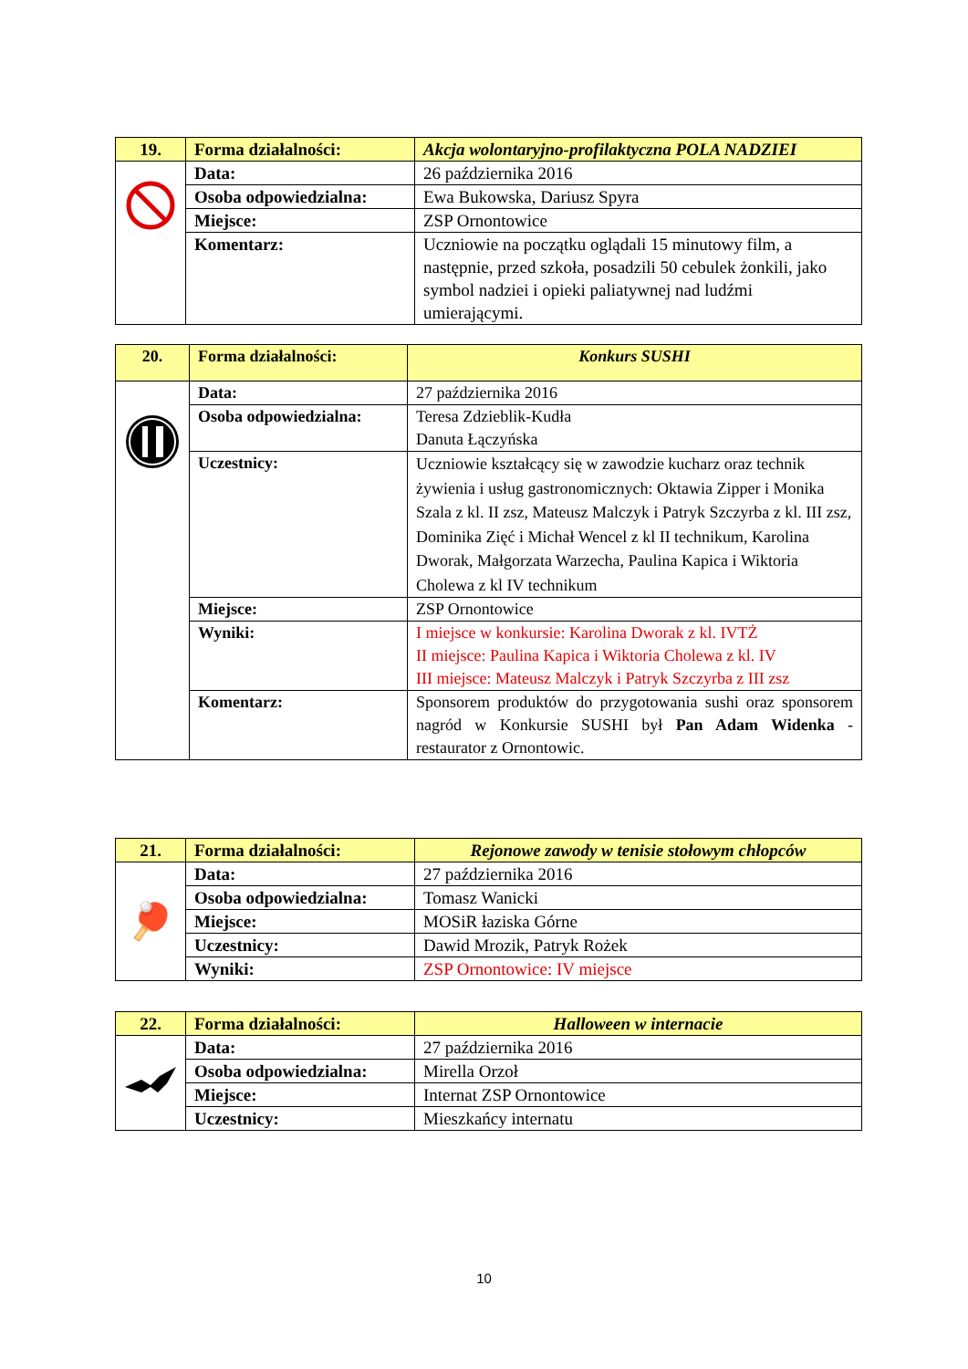| 19. | Forma działalności: | Akcja wolontaryjno-profilaktyczna POLA NADZIEI |
| | Data: | 26 października 2016 |
| | Osoba odpowiedzialna: | Ewa Bukowska, Dariusz Spyra |
| | Miejsce: | ZSP Ornontowice |
| | Komentarz: | Uczniowie na początku oglądali 15 minutowy film, a następnie, przed szkoła, posadzili 50 cebulek żonkili, jako symbol nadziei i opieki paliatywnej nad ludźmi umierającymi. |
| 20. | Forma działalności: | Konkurs SUSHI |
| | Data: | 27 października 2016 |
| | Osoba odpowiedzialna: | Teresa Zdzieblik-Kudła Danuta Łączyńska |
| | Uczestnicy: | Uczniowie kształcący się w zawodzie kucharz oraz technik żywienia i usług gastronomicznych: Oktawia Zipper i Monika Szala z kl. II zsz, Mateusz Malczyk i Patryk Szczyrba z kl. III zsz, Dominika Zięć i Michał Wencel z kl II technikum, Karolina Dworak, Małgorzata Warzecha, Paulina Kapica i Wiktoria Cholewa z kl IV technikum |
| | Miejsce: | ZSP Ornontowice |
| | Wyniki: | I miejsce w konkursie: Karolina Dworak z kl. IVTŻ II miejsce: Paulina Kapica i Wiktoria Cholewa z kl. IV III miejsce: Mateusz Malczyk i Patryk Szczyrba z III zsz |
| | Komentarz: | Sponsorem produktów do przygotowania sushi oraz sponsorem nagród w Konkursie SUSHI był Pan Adam Widenka - restaurator z Ornontowic. |
| 21. | Forma działalności: | Rejonowe zawody w tenisie stołowym chłopców |
| 🏓 | Data: | 27 października 2016 |
| | Osoba odpowiedzialna: | Tomasz Wanicki |
| | Miejsce: | MOSiR łaziska Górne |
| | Uczestnicy: | Dawid Mrozik, Patryk Rożek |
| | Wyniki: | ZSP Ornontowice: IV miejsce |
| 22. | Forma działalności: | Halloween w internacie |
| | Data: | 27 października 2016 |
| | Osoba odpowiedzialna: | Mirella Orzoł |
| | Miejsce: | Internat ZSP Ornontowice |
| | Uczestnicy: | Mieszkańcy internatu |
10